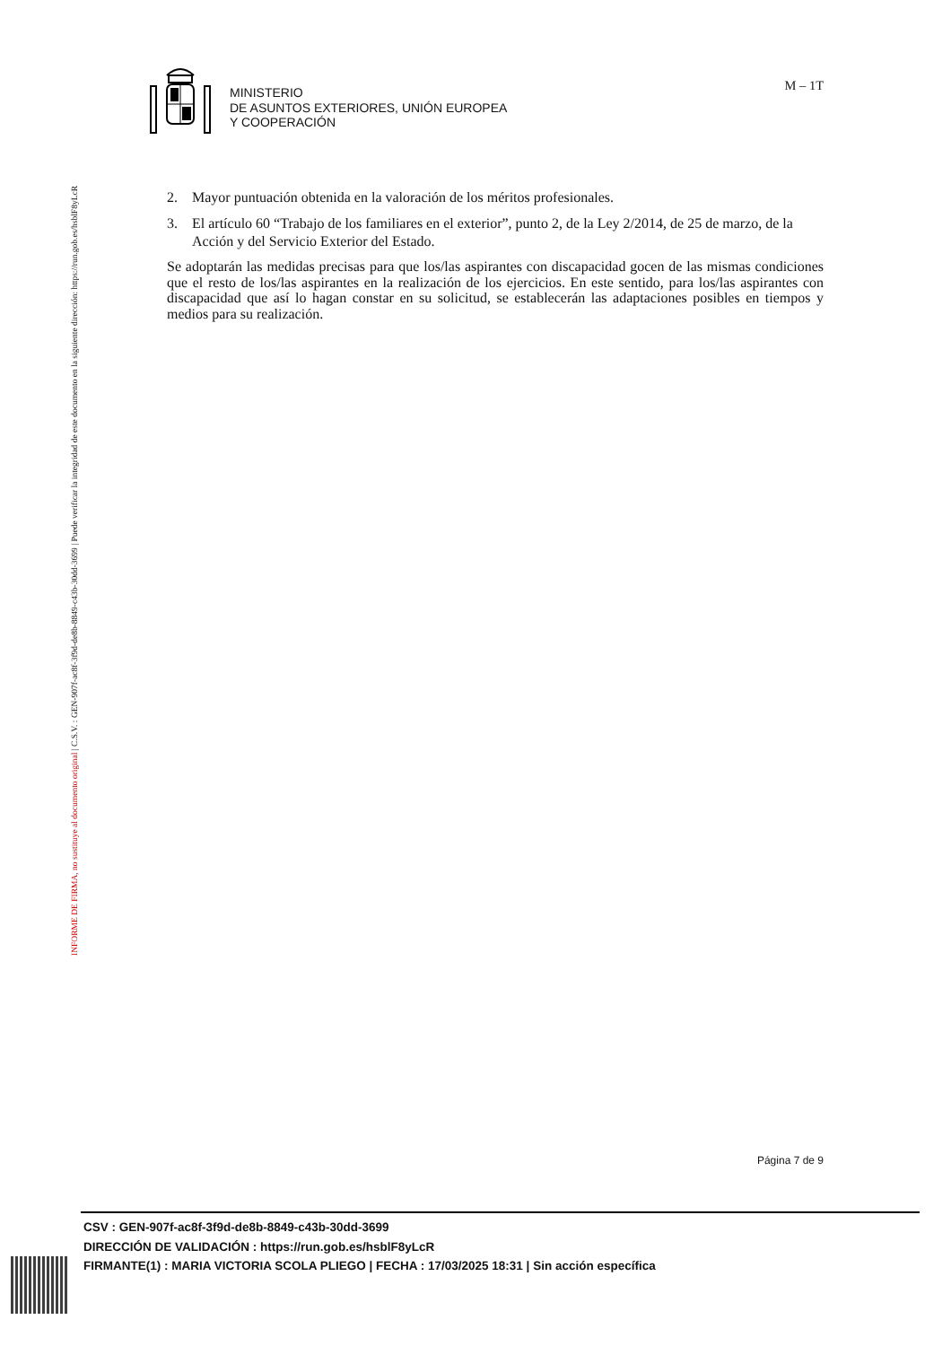INFORME DE FIRMA, no sustituye al documento original | C.S.V. : GEN-907f-ac8f-3f9d-de8b-8849-c43b-30dd-3699 | Puede verificar la integridad de este documento en la siguiente dirección: https://run.gob.es/hsblF8yLcR
MINISTERIO
DE ASUNTOS EXTERIORES, UNIÓN EUROPEA
Y COOPERACIÓN
M – 1T
2. Mayor puntuación obtenida en la valoración de los méritos profesionales.
3. El artículo 60 “Trabajo de los familiares en el exterior”, punto 2, de la Ley 2/2014, de 25 de marzo, de la Acción y del Servicio Exterior del Estado.
Se adoptarán las medidas precisas para que los/las aspirantes con discapacidad gocen de las mismas condiciones que el resto de los/las aspirantes en la realización de los ejercicios. En este sentido, para los/las aspirantes con discapacidad que así lo hagan constar en su solicitud, se establecerán las adaptaciones posibles en tiempos y medios para su realización.
Página 7 de 9
CSV : GEN-907f-ac8f-3f9d-de8b-8849-c43b-30dd-3699
DIRECCIÓN DE VALIDACIÓN : https://run.gob.es/hsblF8yLcR
FIRMANTE(1) : MARIA VICTORIA SCOLA PLIEGO | FECHA : 17/03/2025 18:31 | Sin acción específica